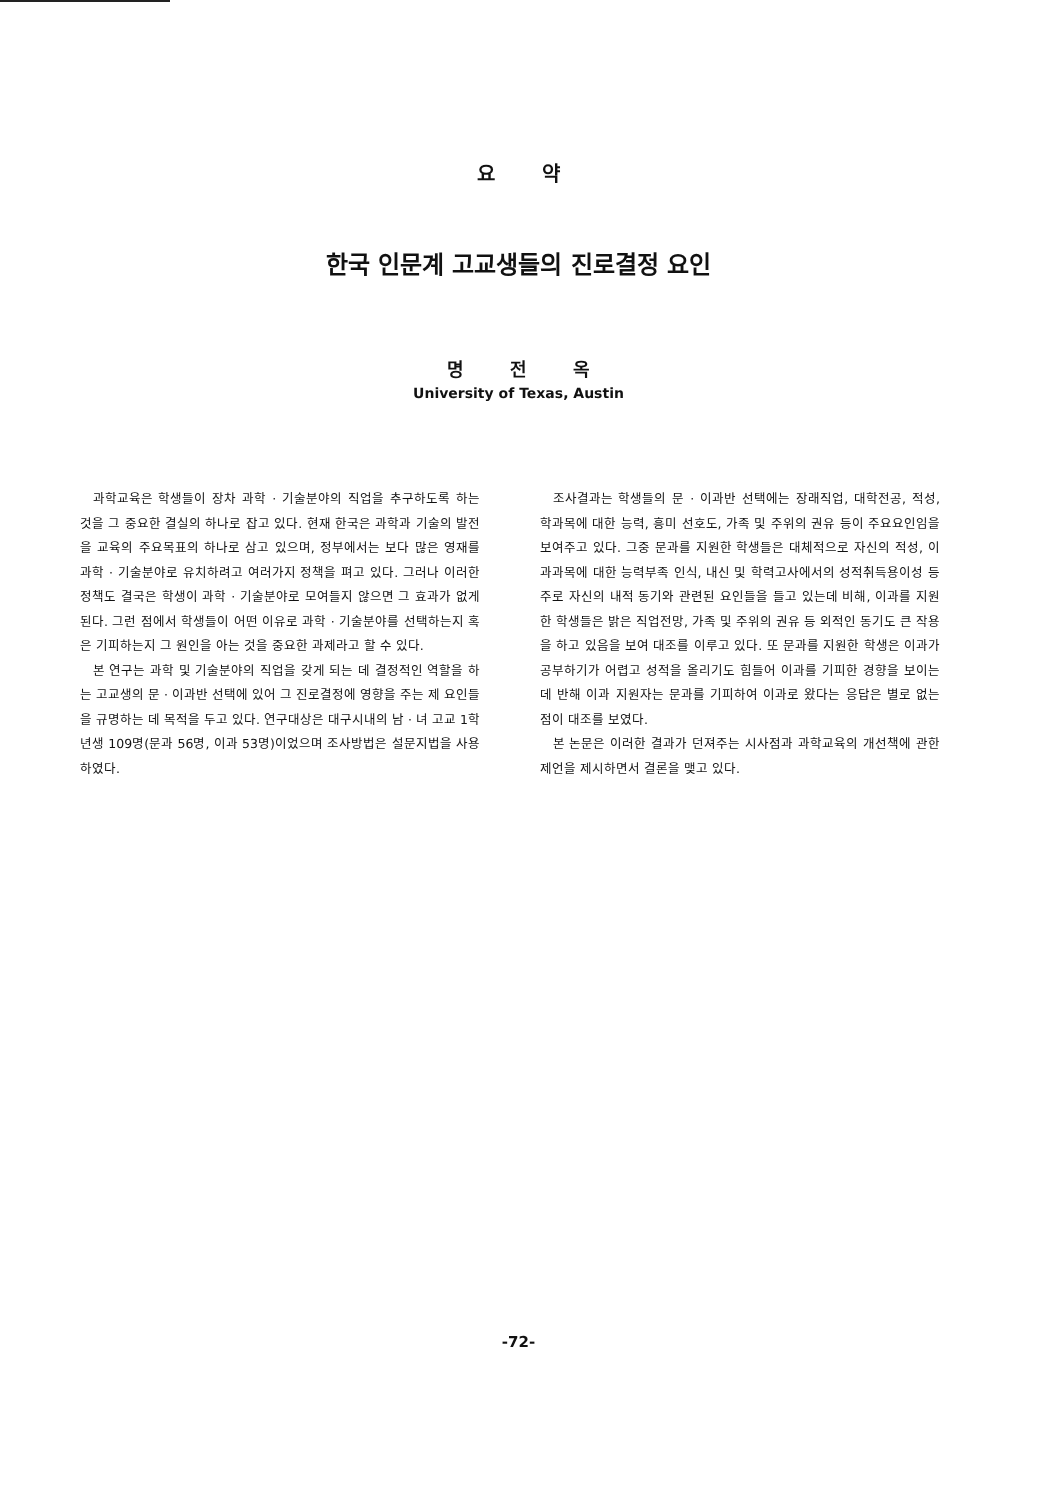요 약
한국 인문계 고교생들의 진로결정 요인
명 전 옥
University of Texas, Austin
과학교육은 학생들이 장차 과학 · 기술분야의 직업을 추구하도록 하는 것을 그 중요한 결실의 하나로 잡고 있다. 현재 한국은 과학과 기술의 발전을 교육의 주요목표의 하나로 삼고 있으며, 정부에서는 보다 많은 영재를 과학 · 기술분야로 유치하려고 여러가지 정책을 펴고 있다. 그러나 이러한 정책도 결국은 학생이 과학 · 기술분야로 모여들지 않으면 그 효과가 없게 된다. 그런 점에서 학생들이 어떤 이유로 과학 · 기술분야를 선택하는지 혹은 기피하는지 그 원인을 아는 것을 중요한 과제라고 할 수 있다.
본 연구는 과학 및 기술분야의 직업을 갖게 되는 데 결정적인 역할을 하는 고교생의 문 · 이과반 선택에 있어 그 진로결정에 영향을 주는 제 요인들을 규명하는 데 목적을 두고 있다. 연구대상은 대구시내의 남 · 녀 고교 1학년생 109명(문과 56명, 이과 53명)이었으며 조사방법은 설문지법을 사용하였다.
조사결과는 학생들의 문 · 이과반 선택에는 장래직업, 대학전공, 적성, 학과목에 대한 능력, 흥미 선호도, 가족 및 주위의 권유 등이 주요요인임을 보여주고 있다. 그중 문과를 지원한 학생들은 대체적으로 자신의 적성, 이과과목에 대한 능력부족 인식, 내신 및 학력고사에서의 성적취득용이성 등 주로 자신의 내적 동기와 관련된 요인들을 들고 있는데 비해, 이과를 지원한 학생들은 밝은 직업전망, 가족 및 주위의 권유 등 외적인 동기도 큰 작용을 하고 있음을 보여 대조를 이루고 있다. 또 문과를 지원한 학생은 이과가 공부하기가 어렵고 성적을 올리기도 힘들어 이과를 기피한 경향을 보이는데 반해 이과 지원자는 문과를 기피하여 이과로 왔다는 응답은 별로 없는 점이 대조를 보였다.
본 논문은 이러한 결과가 던져주는 시사점과 과학교육의 개선책에 관한 제언을 제시하면서 결론을 맺고 있다.
-72-